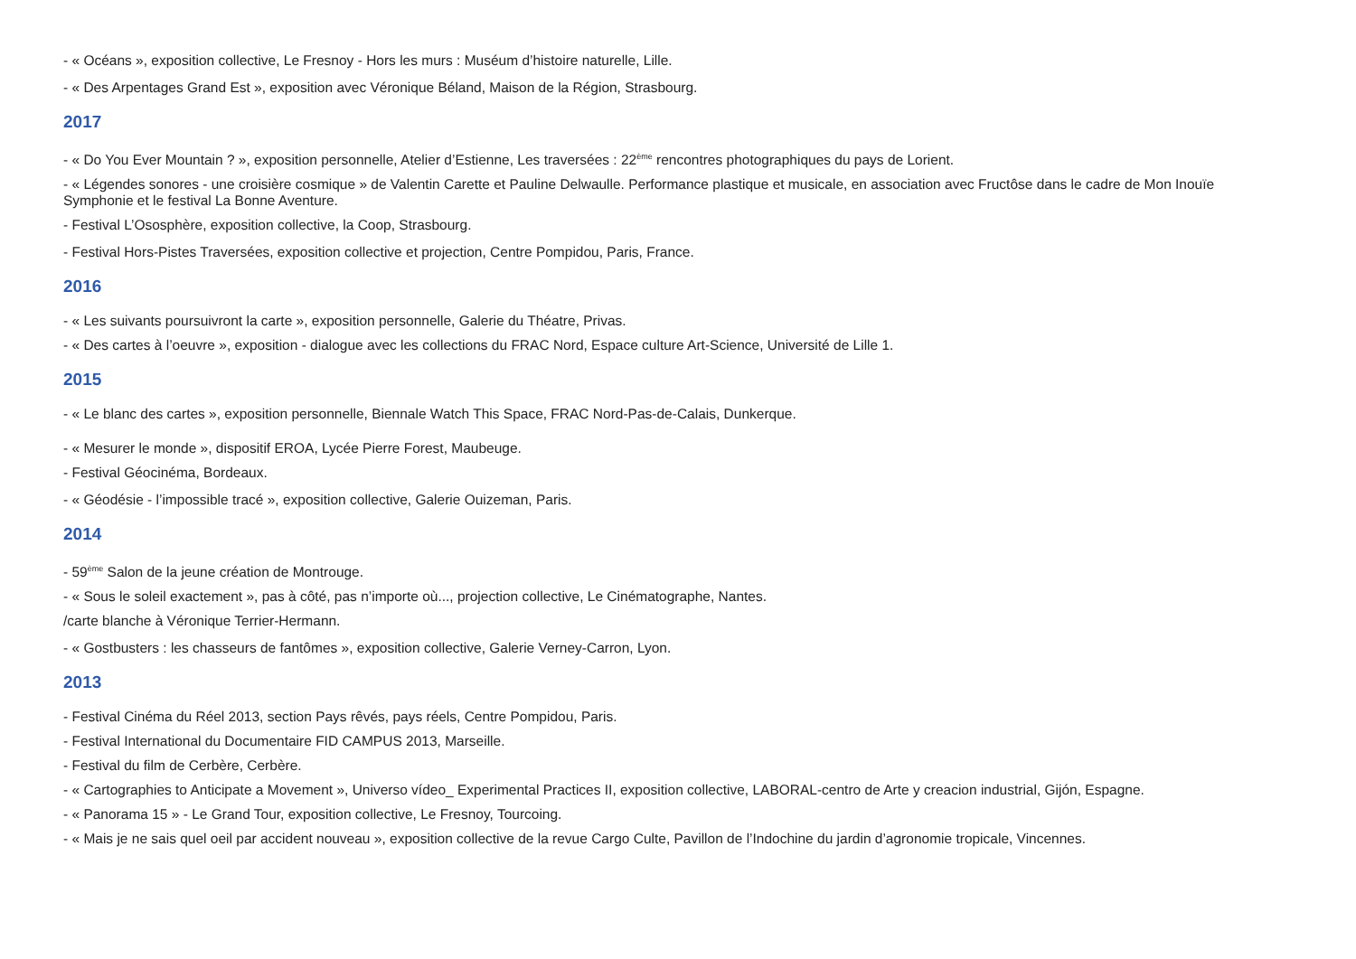- « Océans », exposition collective, Le Fresnoy - Hors les murs : Muséum d’histoire naturelle, Lille.
- « Des Arpentages Grand Est », exposition avec Véronique Béland, Maison de la Région, Strasbourg.
2017
- « Do You Ever Mountain ? », exposition personnelle, Atelier d’Estienne, Les traversées : 22<sup>ème</sup> rencontres photographiques du pays de Lorient.
- « Légendes sonores - une croisière cosmique » de Valentin Carette et Pauline Delwaulle. Performance plastique et musicale, en association avec Fructôse dans le cadre de Mon Inouïe Symphonie et le festival La Bonne Aventure.
- Festival L’Ososphère, exposition collective, la Coop, Strasbourg.
- Festival Hors-Pistes Traversées, exposition collective et projection, Centre Pompidou, Paris, France.
2016
- « Les suivants poursuivront la carte », exposition personnelle, Galerie du Théatre, Privas.
- « Des cartes à l’oeuvre », exposition - dialogue avec les collections du FRAC Nord, Espace culture Art-Science, Université de Lille 1.
2015
- « Le blanc des cartes », exposition personnelle, Biennale Watch This Space, FRAC Nord-Pas-de-Calais, Dunkerque.
- « Mesurer le monde », dispositif EROA, Lycée Pierre Forest, Maubeuge.
- Festival Géocinéma, Bordeaux.
- « Géodésie - l’impossible tracé », exposition collective, Galerie Ouizeman, Paris.
2014
- 59<sup>ème</sup> Salon de la jeune création de Montrouge.
- « Sous le soleil exactement », pas à côté, pas n’importe où..., projection collective, Le Cinématographe, Nantes.
/carte blanche à Véronique Terrier-Hermann.
- « Gostbusters : les chasseurs de fantômes », exposition collective, Galerie Verney-Carron, Lyon.
2013
- Festival Cinéma du Réel 2013, section Pays rêvés, pays réels, Centre Pompidou, Paris.
- Festival International du Documentaire FID CAMPUS 2013, Marseille.
- Festival du film de Cerbère, Cerbère.
- « Cartographies to Anticipate a Movement », Universo vídeo_ Experimental Practices II, exposition collective, LABORAL-centro de Arte y creacion industrial, Gijón, Espagne.
- « Panorama 15 » - Le Grand Tour, exposition collective, Le Fresnoy, Tourcoing.
- « Mais je ne sais quel oeil par accident nouveau », exposition collective de la revue Cargo Culte, Pavillon de l’Indochine du jardin d’agronomie tropicale, Vincennes.